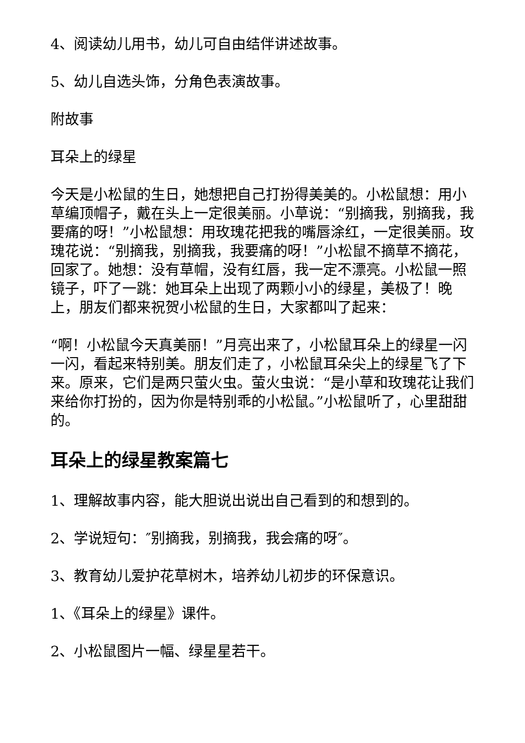4、阅读幼儿用书，幼儿可自由结伴讲述故事。
5、幼儿自选头饰，分角色表演故事。
附故事
耳朵上的绿星
今天是小松鼠的生日，她想把自己打扮得美美的。小松鼠想：用小草编顶帽子，戴在头上一定很美丽。小草说：“别摘我，别摘我，我要痛的呀！”小松鼠想：用玫瑰花把我的嘴唇涂红，一定很美丽。玫瑰花说：“别摘我，别摘我，我要痛的呀！”小松鼠不摘草不摘花，回家了。她想：没有草帽，没有红唇，我一定不漂亮。小松鼠一照镜子，吓了一跳：她耳朵上出现了两颗小小的绿星，美极了！晚上，朋友们都来祝贺小松鼠的生日，大家都叫了起来：
“啊！小松鼠今天真美丽！”月亮出来了，小松鼠耳朵上的绿星一闪一闪，看起来特别美。朋友们走了，小松鼠耳朵尖上的绿星飞了下来。原来，它们是两只萤火虫。萤火虫说：“是小草和玫瑰花让我们来给你打扮的，因为你是特别乖的小松鼠。”小松鼠听了，心里甜甜的。
耳朵上的绿星教案篇七
1、理解故事内容，能大胆说出说出自己看到的和想到的。
2、学说短句：″别摘我，别摘我，我会痛的呀″。
3、教育幼儿爱护花草树木，培养幼儿初步的环保意识。
1、《耳朵上的绿星》课件。
2、小松鼠图片一幅、绿星星若干。